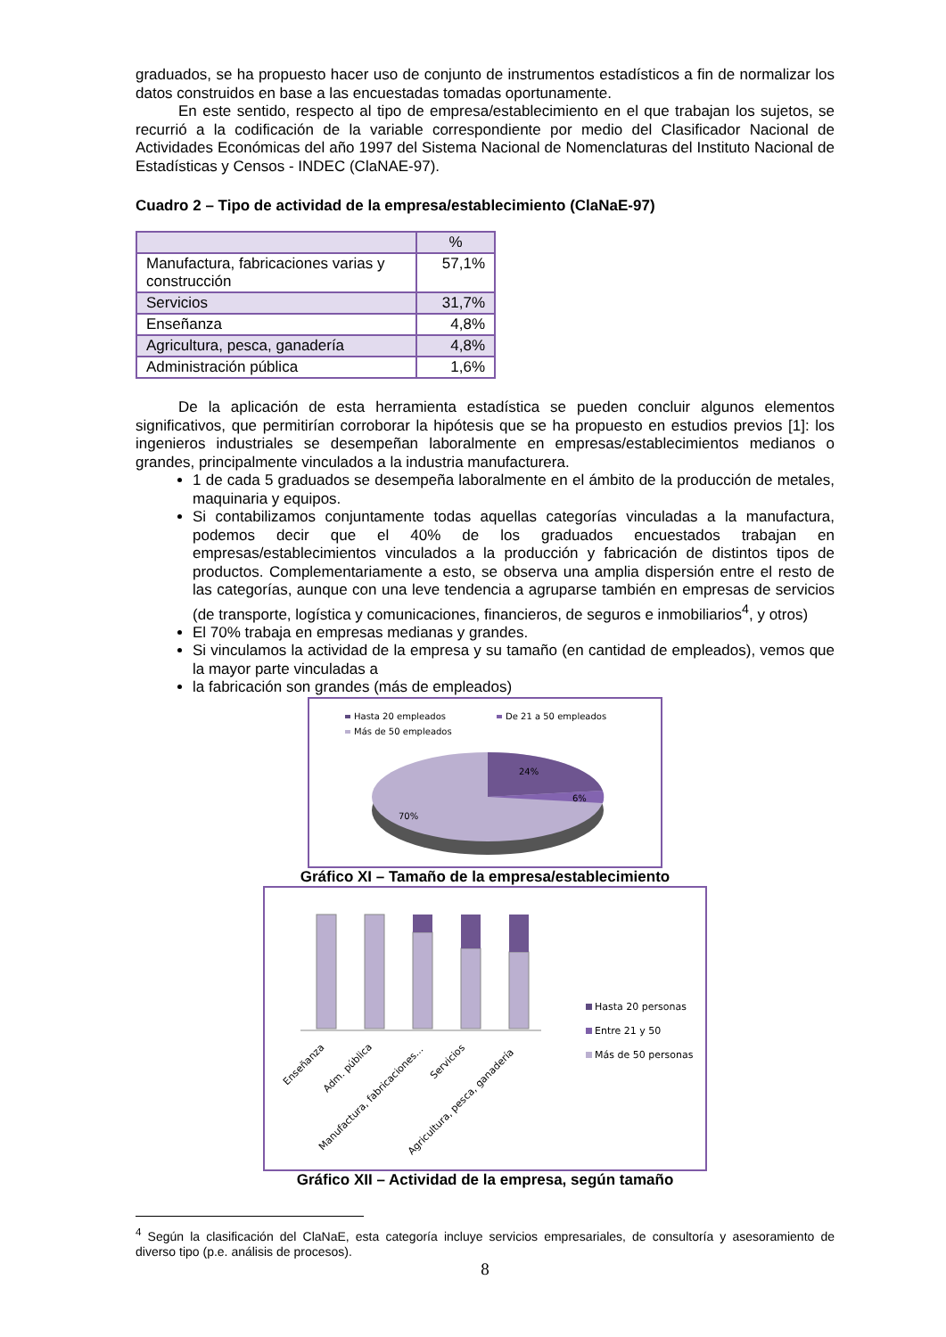graduados, se ha propuesto hacer uso de conjunto de instrumentos estadísticos a fin de normalizar los datos construidos en base a las encuestadas tomadas oportunamente.
En este sentido, respecto al tipo de empresa/establecimiento en el que trabajan los sujetos, se recurrió a la codificación de la variable correspondiente por medio del Clasificador Nacional de Actividades Económicas del año 1997 del Sistema Nacional de Nomenclaturas del Instituto Nacional de Estadísticas y Censos - INDEC (ClaNAE-97).
Cuadro 2 – Tipo de actividad de la empresa/establecimiento (ClaNaE-97)
| | % |
| --- | --- |
| Manufactura, fabricaciones varias y construcción | 57,1% |
| Servicios | 31,7% |
| Enseñanza | 4,8% |
| Agricultura, pesca, ganadería | 4,8% |
| Administración pública | 1,6% |
De la aplicación de esta herramienta estadística se pueden concluir algunos elementos significativos, que permitirían corroborar la hipótesis que se ha propuesto en estudios previos [1]: los ingenieros industriales se desempeñan laboralmente en empresas/establecimientos medianos o grandes, principalmente vinculados a la industria manufacturera.
1 de cada 5 graduados se desempeña laboralmente en el ámbito de la producción de metales, maquinaria y equipos.
Si contabilizamos conjuntamente todas aquellas categorías vinculadas a la manufactura, podemos decir que el 40% de los graduados encuestados trabajan en empresas/establecimientos vinculados a la producción y fabricación de distintos tipos de productos. Complementariamente a esto, se observa una amplia dispersión entre el resto de las categorías, aunque con una leve tendencia a agruparse también en empresas de servicios (de transporte, logística y comunicaciones, financieros, de seguros e inmobiliarios<sup>4</sup>, y otros)
El 70% trabaja en empresas medianas y grandes.
Si vinculamos la actividad de la empresa y su tamaño (en cantidad de empleados), vemos que la mayor parte vinculadas a
la fabricación son grandes (más de empleados)
Hasta 20 empleados
De 21 a 50 empleados
Más de 50 empleados
24%
6%
70%
Gráfico XI – Tamaño de la empresa/establecimiento
Hasta 20 personas
Entre 21 y 50
Más de 50 personas
Enseñanza
Adm. pública
Manufactura, fabricaciones...
Servicios
Agricultura, pesca, ganadería
Gráfico XII – Actividad de la empresa, según tamaño
<sup>4</sup> Según la clasificación del ClaNaE, esta categoría incluye servicios empresariales, de consultoría y asesoramiento de diverso tipo (p.e. análisis de procesos).
8